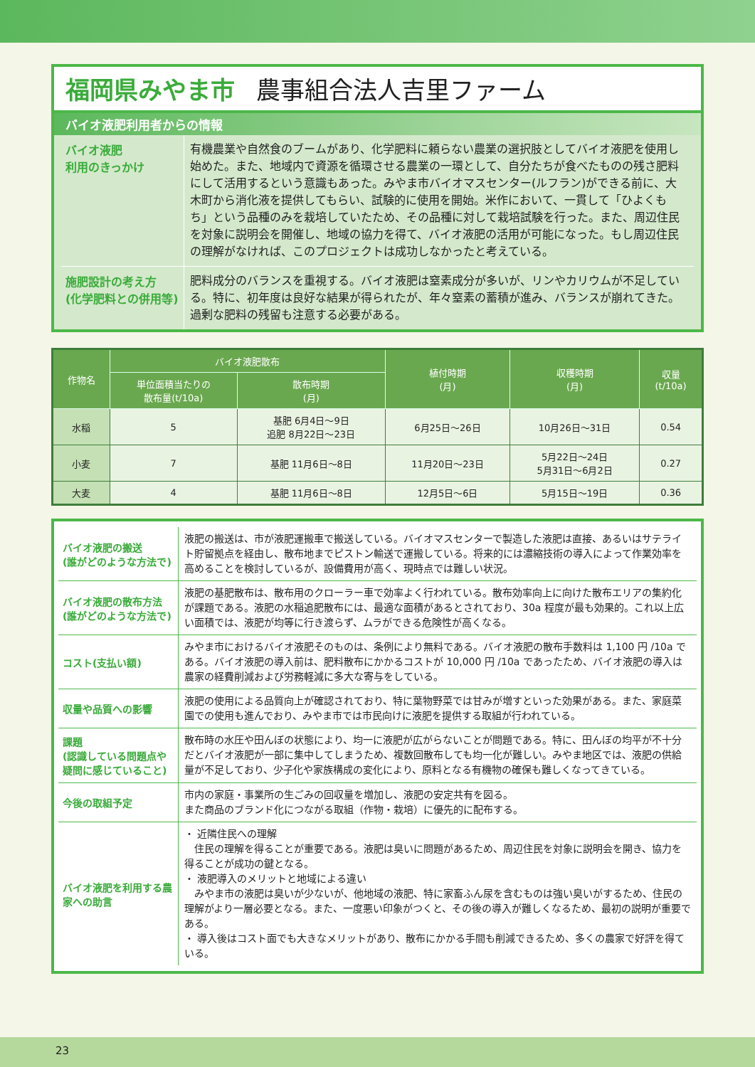福岡県みやま市 農事組合法人吉里ファーム
バイオ液肥利用者からの情報
バイオ液肥
利用のきっかけ
有機農業や自然食のブームがあり、化学肥料に頼らない農業の選択肢としてバイオ液肥を使用し始めた。また、地域内で資源を循環させる農業の一環として、自分たちが食べたものの残さ肥料にして活用するという意識もあった。みやま市バイオマスセンター(ルフラン)ができる前に、大木町から消化液を提供してもらい、試験的に使用を開始。米作において、一貫して「ひよくもち」という品種のみを栽培していたため、その品種に対して栽培試験を行った。また、周辺住民を対象に説明会を開催し、地域の協力を得て、バイオ液肥の活用が可能になった。もし周辺住民の理解がなければ、このプロジェクトは成功しなかったと考えている。
施肥設計の考え方
(化学肥料との併用等)
肥料成分のバランスを重視する。バイオ液肥は窒素成分が多いが、リンやカリウムが不足している。特に、初年度は良好な結果が得られたが、年々窒素の蓄積が進み、バランスが崩れてきた。過剰な肥料の残留も注意する必要がある。
| 作物名 | バイオ液肥散布 | | 植付時期 (月) | 収穫時期 (月) | 収量 (t/10a) |
| --- | --- | --- | --- | --- | --- |
| | 単位面積当たりの 散布量(t/10a) | 散布時期 (月) | | | |
| 水稲 | 5 | 基肥 6月4日～9日 追肥 8月22日～23日 | 6月25日～26日 | 10月26日～31日 | 0.54 |
| 小麦 | 7 | 基肥 11月6日～8日 | 11月20日～23日 | 5月22日～24日 5月31日～6月2日 | 0.27 |
| 大麦 | 4 | 基肥 11月6日～8日 | 12月5日～6日 | 5月15日～19日 | 0.36 |
バイオ液肥の搬送
(誰がどのような方法で)
液肥の搬送は、市が液肥運搬車で搬送している。バイオマスセンターで製造した液肥は直接、あるいはサテライト貯留拠点を経由し、散布地までピストン輸送で運搬している。将来的には濃縮技術の導入によって作業効率を高めることを検討しているが、設備費用が高く、現時点では難しい状況。
バイオ液肥の散布方法
(誰がどのような方法で)
液肥の基肥散布は、散布用のクローラー車で効率よく行われている。散布効率向上に向けた散布エリアの集約化が課題である。液肥の水稲追肥散布には、最適な面積があるとされており、30a 程度が最も効果的。これ以上広い面積では、液肥が均等に行き渡らず、ムラができる危険性が高くなる。
コスト(支払い額)
みやま市におけるバイオ液肥そのものは、条例により無料である。バイオ液肥の散布手数料は 1,100 円 /10a である。バイオ液肥の導入前は、肥料散布にかかるコストが 10,000 円 /10a であったため、バイオ液肥の導入は農家の経費削減および労務軽減に多大な寄与をしている。
収量や品質への影響
液肥の使用による品質向上が確認されており、特に葉物野菜では甘みが増すといった効果がある。また、家庭菜園での使用も進んでおり、みやま市では市民向けに液肥を提供する取組が行われている。
課題
(認識している問題点や疑問に感じていること)
散布時の水圧や田んぼの状態により、均一に液肥が広がらないことが問題である。特に、田んぼの均平が不十分だとバイオ液肥が一部に集中してしまうため、複数回散布しても均一化が難しい。みやま地区では、液肥の供給量が不足しており、少子化や家族構成の変化により、原料となる有機物の確保も難しくなってきている。
今後の取組予定
市内の家庭・事業所の生ごみの回収量を増加し、液肥の安定共有を図る。
また商品のブランド化につながる取組（作物・栽培）に優先的に配布する。
バイオ液肥を利用する農家への助言
・ 近隣住民への理解
　住民の理解を得ることが重要である。液肥は臭いに問題があるため、周辺住民を対象に説明会を開き、協力を得ることが成功の鍵となる。
・ 液肥導入のメリットと地域による違い
　みやま市の液肥は臭いが少ないが、他地域の液肥、特に家畜ふん尿を含むものは強い臭いがするため、住民の理解がより一層必要となる。また、一度悪い印象がつくと、その後の導入が難しくなるため、最初の説明が重要である。
・ 導入後はコスト面でも大きなメリットがあり、散布にかかる手間も削減できるため、多くの農家で好評を得ている。
23